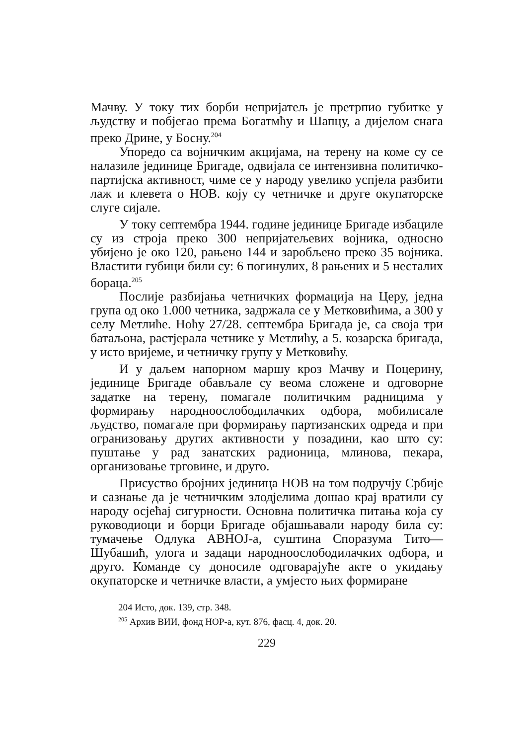Мачву. У току тих борби непријатељ је претрпио губитке у људству и побјегао према Богатмћу и Шапцу, а дијелом снага преко Дрине, у Босну.<sup>204</sup>
Упоредо са војничким акцијама, на терену на коме су се налазиле јединице Бригаде, одвијала се интензивна политичко-партијска активност, чиме се у народу увелико успјела разбити лаж и клевета о НОВ. коју су четничке и друге окупаторске слуге сијале.
У току септембра 1944. године јединице Бригаде избациле су из строја преко 300 непријатељевих војника, односно убијено је око 120, рањено 144 и заробљено преко 35 војника. Властити губици били су: 6 погинулих, 8 рањених и 5 несталих бораца.<sup>205</sup>
Послије разбијања четничких формација на Церу, једна група од око 1.000 четника, задржала се у Метковићима, а 300 у селу Метлиће. Ноћу 27/28. септембра Бригада је, са своја три батаљона, растјерала четнике у Метлићу, а 5. козарска бригада, у исто вријеме, и четничку групу у Метковићу.
И у даљем напорном маршу кроз Мачву и Поцерину, јединице Бригаде обављале су веома сложене и одговорне задатке на терену, помагале политичким радницима у формирању народноослободилачких одбора, мобилисале људство, помагале при формирању партизанских одреда и при огранизовању других активности у позадини, као што су: пуштање у рад занатских радионица, млинова, пекара, организовање трговине, и друго.
Присуство бројних јединица НОВ на том подручју Србије и сазнање да је четничким злодјелима дошао крај вратили су народу осјећај сигурности. Основна политичка питања која су руководиоци и борци Бригаде објашњавали народу била су: тумачење Одлука АВНОЈ-а, суштина Споразума Тито—Шубашић, улога и задаци народноослободилачких одбора, и друго. Команде су доносиле одговарајуће акте о укидању окупаторске и четничке власти, а умјесто њих формиране
204 Исто, док. 139, стр. 348.
<sup>205</sup> Архив ВИИ, фонд НОР-а, кут. 876, фасц. 4, док. 20.
229